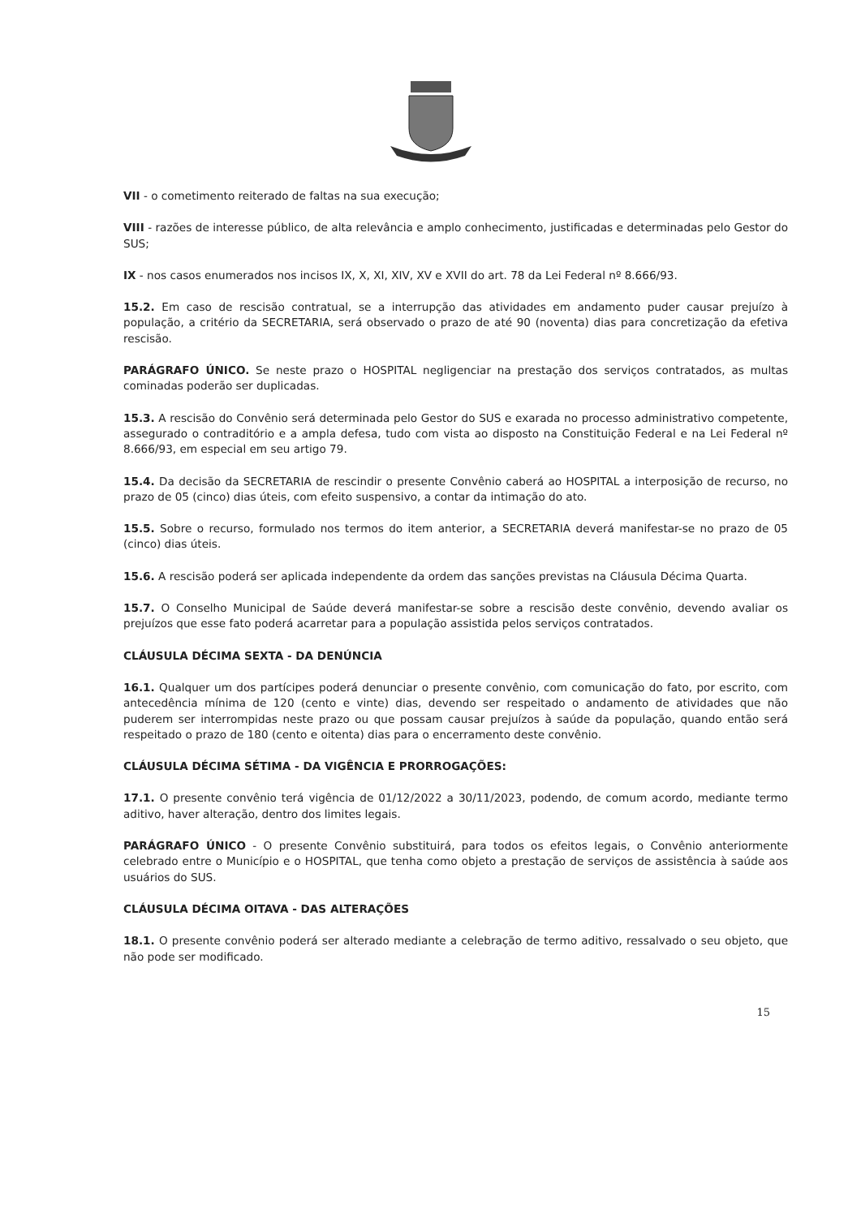VII - o cometimento reiterado de faltas na sua execução;
VIII - razões de interesse público, de alta relevância e amplo conhecimento, justificadas e determinadas pelo Gestor do SUS;
IX - nos casos enumerados nos incisos IX, X, XI, XIV, XV e XVII do art. 78 da Lei Federal nº 8.666/93.
15.2. Em caso de rescisão contratual, se a interrupção das atividades em andamento puder causar prejuízo à população, a critério da SECRETARIA, será observado o prazo de até 90 (noventa) dias para concretização da efetiva rescisão.
PARÁGRAFO ÚNICO. Se neste prazo o HOSPITAL negligenciar na prestação dos serviços contratados, as multas cominadas poderão ser duplicadas.
15.3. A rescisão do Convênio será determinada pelo Gestor do SUS e exarada no processo administrativo competente, assegurado o contraditório e a ampla defesa, tudo com vista ao disposto na Constituição Federal e na Lei Federal nº 8.666/93, em especial em seu artigo 79.
15.4. Da decisão da SECRETARIA de rescindir o presente Convênio caberá ao HOSPITAL a interposição de recurso, no prazo de 05 (cinco) dias úteis, com efeito suspensivo, a contar da intimação do ato.
15.5. Sobre o recurso, formulado nos termos do item anterior, a SECRETARIA deverá manifestar-se no prazo de 05 (cinco) dias úteis.
15.6. A rescisão poderá ser aplicada independente da ordem das sanções previstas na Cláusula Décima Quarta.
15.7. O Conselho Municipal de Saúde deverá manifestar-se sobre a rescisão deste convênio, devendo avaliar os prejuízos que esse fato poderá acarretar para a população assistida pelos serviços contratados.
CLÁUSULA DÉCIMA SEXTA - DA DENÚNCIA
16.1. Qualquer um dos partícipes poderá denunciar o presente convênio, com comunicação do fato, por escrito, com antecedência mínima de 120 (cento e vinte) dias, devendo ser respeitado o andamento de atividades que não puderem ser interrompidas neste prazo ou que possam causar prejuízos à saúde da população, quando então será respeitado o prazo de 180 (cento e oitenta) dias para o encerramento deste convênio.
CLÁUSULA DÉCIMA SÉTIMA - DA VIGÊNCIA E PRORROGAÇÕES:
17.1. O presente convênio terá vigência de 01/12/2022 a 30/11/2023, podendo, de comum acordo, mediante termo aditivo, haver alteração, dentro dos limites legais.
PARÁGRAFO ÚNICO - O presente Convênio substituirá, para todos os efeitos legais, o Convênio anteriormente celebrado entre o Município e o HOSPITAL, que tenha como objeto a prestação de serviços de assistência à saúde aos usuários do SUS.
CLÁUSULA DÉCIMA OITAVA - DAS ALTERAÇÕES
18.1. O presente convênio poderá ser alterado mediante a celebração de termo aditivo, ressalvado o seu objeto, que não pode ser modificado.
15